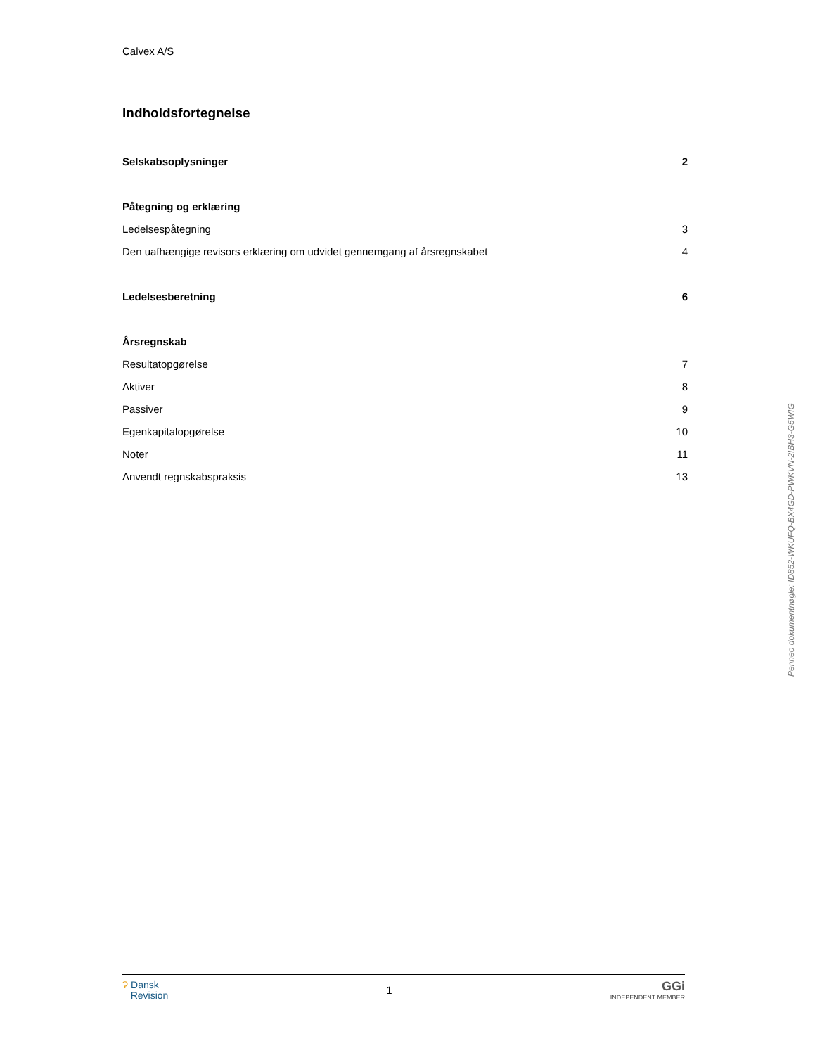Calvex A/S
Indholdsfortegnelse
Selskabsoplysninger 2
Påtegning og erklæring
Ledelsespåtegning 3
Den uafhængige revisors erklæring om udvidet gennemgang af årsregnskabet 4
Ledelsesberetning 6
Årsregnskab
Resultatopgørelse 7
Aktiver 8
Passiver 9
Egenkapitalopgørelse 10
Noter 11
Anvendt regnskabspraksis 13
Penneo dokumentnøgle: ID852-WKUFQ-BX4GD-PWKVN-2IBH3-G5WIG
Ɂ Dansk
Revision
1
GGi
INDEPENDENT MEMBER